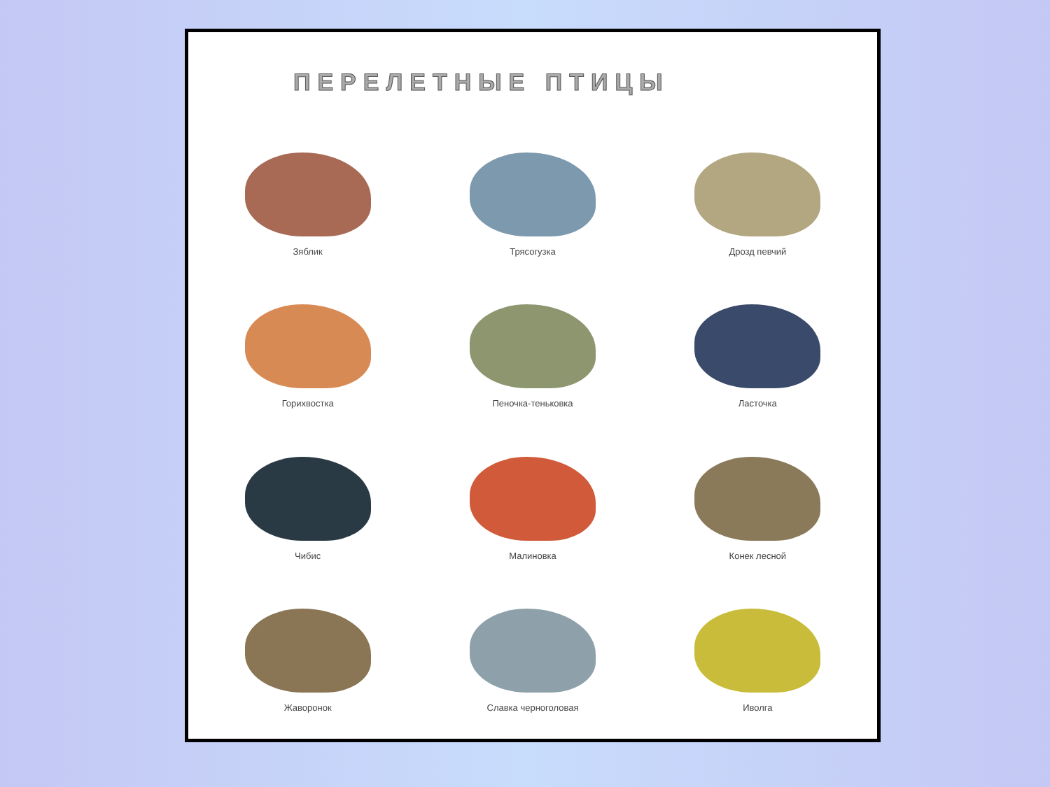ПЕРЕЛЕТНЫЕ ПТИЦЫ
Зяблик
Трясогузка
Дрозд певчий
Горихвостка
Пеночка-теньковка
Ласточка
Чибис
Малиновка
Конек лесной
Жаворонок
Славка черноголовая
Иволга